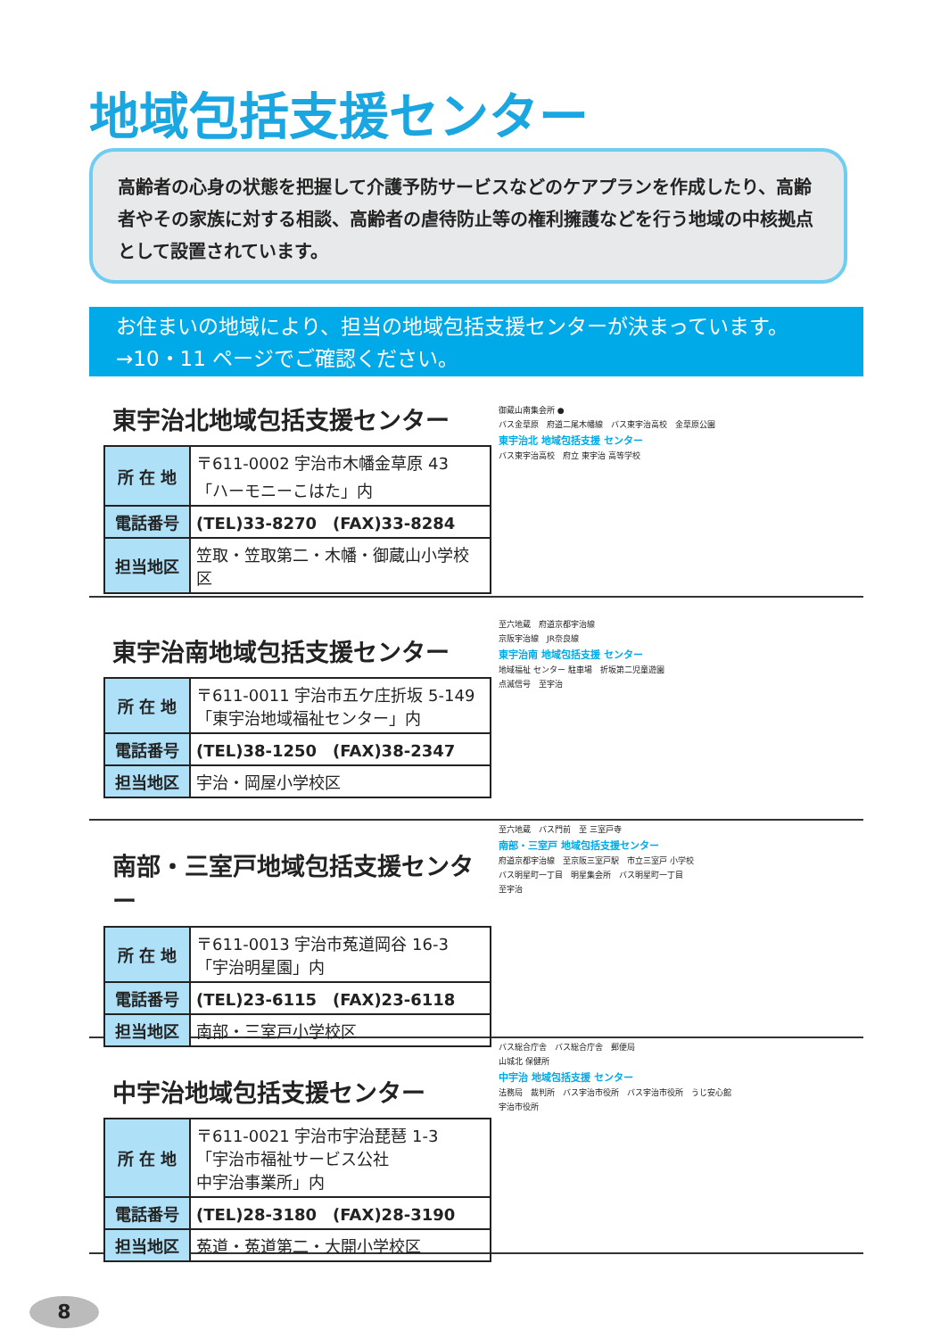地域包括支援センター
高齢者の心身の状態を把握して介護予防サービスなどのケアプランを作成したり、高齢者やその家族に対する相談、高齢者の虐待防止等の権利擁護などを行う地域の中核拠点として設置されています。
お住まいの地域により、担当の地域包括支援センターが決まっています。
→10・11 ページでご確認ください。
東宇治北地域包括支援センター
| 所 在 地 | 〒611-0002 宇治市木幡金草原 43 「ハーモニーこはた」内 |
| 電話番号 | (TEL)33-8270 (FAX)33-8284 |
| 担当地区 | 笠取・笠取第二・木幡・御蔵山小学校区 |
御蔵山南集会所 ●
バス金草原　府道二尾木幡線　バス東宇治高校　金草原公園
東宇治北 地域包括支援 センター
バス東宇治高校　府立 東宇治 高等学校
東宇治南地域包括支援センター
| 所 在 地 | 〒611-0011 宇治市五ケ庄折坂 5-149 「東宇治地域福祉センター」内 |
| 電話番号 | (TEL)38-1250 (FAX)38-2347 |
| 担当地区 | 宇治・岡屋小学校区 |
至六地蔵　府道京都宇治線
京阪宇治線　JR奈良線
東宇治南 地域包括支援 センター
地域福祉 センター 駐車場　折坂第二児童遊園
点滅信号　至宇治
南部・三室戸地域包括支援センター
| 所 在 地 | 〒611-0013 宇治市菟道岡谷 16-3 「宇治明星園」内 |
| 電話番号 | (TEL)23-6115 (FAX)23-6118 |
| 担当地区 | 南部・三室戸小学校区 |
至六地蔵　バス門前　至 三室戸寺
南部・三室戸 地域包括支援センター
府道京都宇治線　至京阪三室戸駅　市立三室戸 小学校
バス明星町一丁目　明星集会所　バス明星町一丁目
至宇治
中宇治地域包括支援センター
| 所 在 地 | 〒611-0021 宇治市宇治琵琶 1-3 「宇治市福祉サービス公社 中宇治事業所」内 |
| 電話番号 | (TEL)28-3180 (FAX)28-3190 |
| 担当地区 | 菟道・菟道第二・大開小学校区 |
バス総合庁舎　バス総合庁舎　郵便局
山城北 保健所
中宇治 地域包括支援 センター
法務局　裁判所　バス宇治市役所　バス宇治市役所　うじ安心館
宇治市役所
8